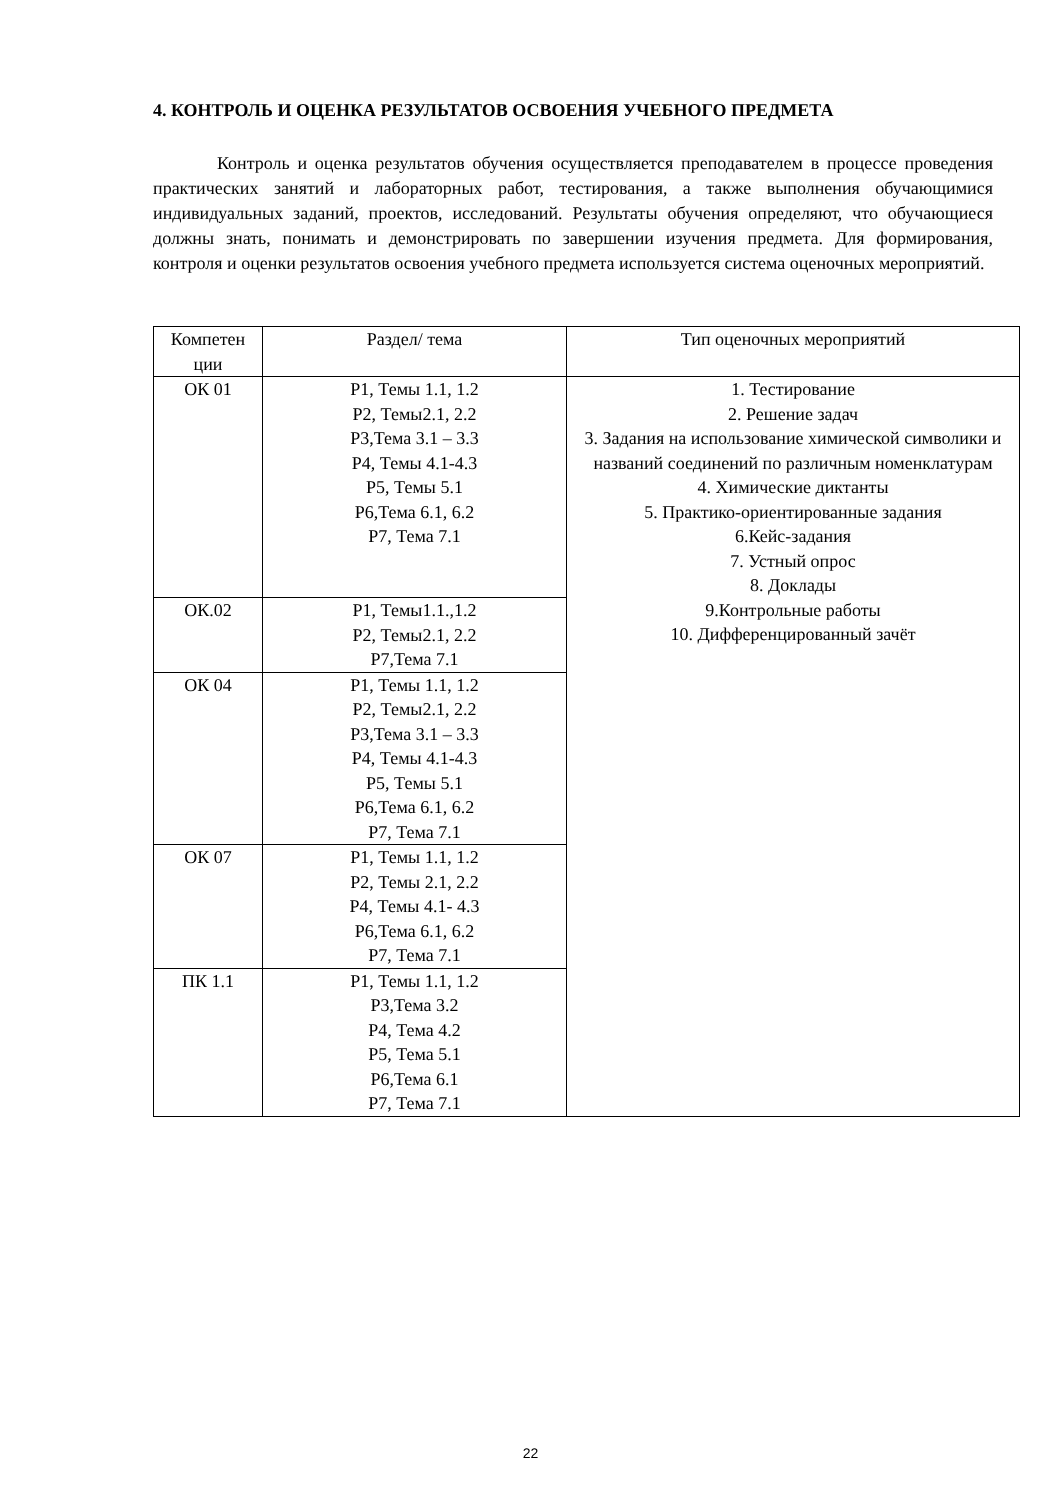4. КОНТРОЛЬ И ОЦЕНКА РЕЗУЛЬТАТОВ ОСВОЕНИЯ УЧЕБНОГО ПРЕДМЕТА
Контроль и оценка результатов обучения осуществляется преподавателем в процессе проведения практических занятий и лабораторных работ, тестирования, а также выполнения обучающимися индивидуальных заданий, проектов, исследований. Результаты обучения определяют, что обучающиеся должны знать, понимать и демонстрировать по завершении изучения предмета. Для формирования, контроля и оценки результатов освоения учебного предмета используется система оценочных мероприятий.
| Компетен ции | Раздел/ тема | Тип оценочных мероприятий |
| --- | --- | --- |
| ОК 01 | Р1, Темы 1.1, 1.2 Р2, Темы2.1, 2.2 Р3,Тема 3.1 – 3.3 Р4, Темы 4.1-4.3 Р5, Темы 5.1 Р6,Тема 6.1, 6.2 Р7, Тема 7.1 | 1. Тестирование 2. Решение задач 3. Задания на использование химической символики и названий соединений по различным номенклатурам 4. Химические диктанты 5. Практико-ориентированные задания 6.Кейс-задания 7. Устный опрос 8. Доклады 9.Контрольные работы 10. Дифференцированный зачёт |
| ОК.02 | Р1, Темы1.1.,1.2 Р2, Темы2.1, 2.2 Р7,Тема 7.1 | |
| ОК 04 | Р1, Темы 1.1, 1.2 Р2, Темы2.1, 2.2 Р3,Тема 3.1 – 3.3 Р4, Темы 4.1-4.3 Р5, Темы 5.1 Р6,Тема 6.1, 6.2 Р7, Тема 7.1 | |
| ОК 07 | Р1, Темы 1.1, 1.2 Р2, Темы 2.1, 2.2 Р4, Темы 4.1- 4.3 Р6,Тема 6.1, 6.2 Р7, Тема 7.1 | |
| ПК 1.1 | Р1, Темы 1.1, 1.2 Р3,Тема 3.2 Р4, Тема 4.2 Р5, Тема 5.1 Р6,Тема 6.1 Р7, Тема 7.1 | |
22